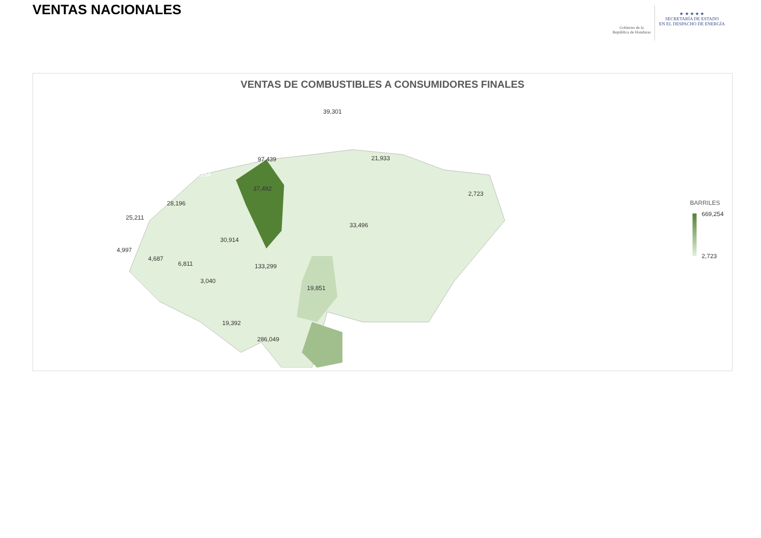VENTAS NACIONALES
Gobierno de la
República de Honduras
★ ★ ★ ★ ★
SECRETARÍA DE ESTADO
EN EL DESPACHO DE ENERGÍA
VENTAS DE COMBUSTIBLES A CONSUMIDORES FINALES
39,301
97,439 21,933
669,254
37,492
2,723
28,196
25,211
33,496
30,914
4,997
4,687
6,811 133,299
3,040
19,851
19,392
286,049
BARRILES
669,254
2,723